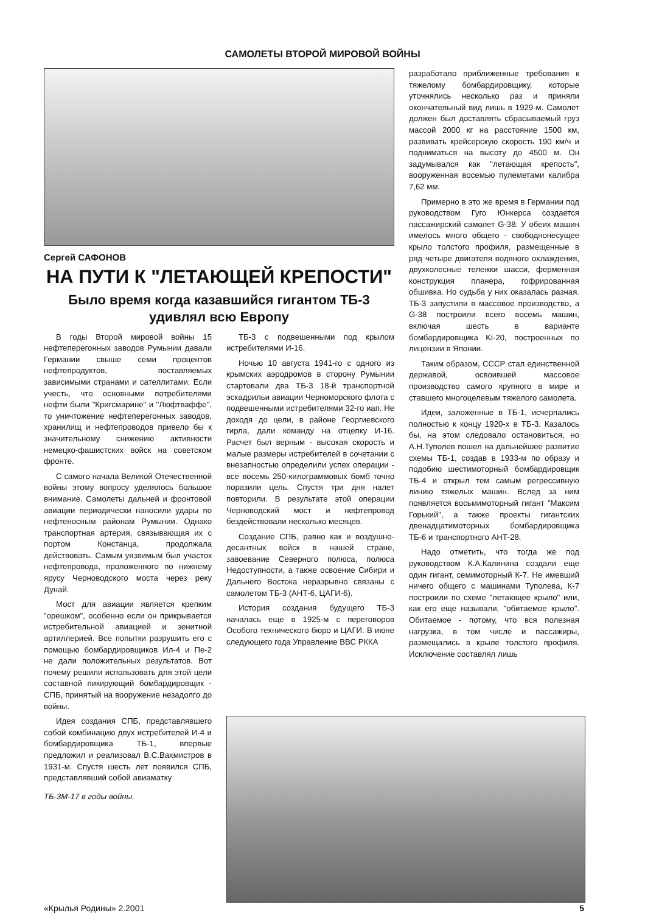САМОЛЕТЫ ВТОРОЙ МИРОВОЙ ВОЙНЫ
Сергей САФОНОВ
НА ПУТИ К "ЛЕТАЮЩЕЙ КРЕПОСТИ"
Было время когда казавшийся гигантом ТБ-3 удивлял всю Европу
В годы Второй мировой войны 15 нефтеперегонных заводов Румынии давали Германии свыше семи процентов нефтепродуктов, поставляемых зависимыми странами и сателлитами. Если учесть, что основными потребителями нефти были "Кригсмарине" и "Люфтваффе", то уничтожение нефтеперегонных заводов, хранилищ и нефтепроводов привело бы к значительному снижению активности немецко-фашистских войск на советском фронте.
С самого начала Великой Отечественной войны этому вопросу уделялось большое внимание. Самолеты дальней и фронтовой авиации периодически наносили удары по нефтеносным районам Румынии. Однако транспортная артерия, связывающая их с портом Констанца, продолжала действовать. Самым уязвимым был участок нефтепровода, проложенного по нижнему ярусу Черноводского моста через реку Дунай.
Мост для авиации является крепким "орешком", особенно если он прикрывается истребительной авиацией и зенитной артиллерией. Все попытки разрушить его с помощью бомбардировщиков Ил-4 и Пе-2 не дали положительных результатов. Вот почему решили использовать для этой цели составной пикирующий бомбардировщик - СПБ, принятый на вооружение незадолго до войны.
ТБ-3 с подвешенными под крылом истребителями И-16.
Ночью 10 августа 1941-го с одного из крымских аэродромов в сторону Румынии стартовали два ТБ-3 18-й транспортной эскадрильи авиации Черноморского флота с подвешенными истребителями 32-го иап. Не доходя до цели, в районе Георгиевского гирла, дали команду на отцепку И-16. Расчет был верным - высокая скорость и малые размеры истребителей в сочетании с внезапностью определили успех операции - все восемь 250-килограммовых бомб точно поразили цель. Спустя три дня налет повторили. В результате этой операции Черноводский мост и нефтепровод бездействовали несколько месяцев.
Создание СПБ, равно как и воздушно-десантных войск в нашей стране, завоевание Северного полюса, полюса Недоступности, а также освоение Сибири и Дальнего Востока неразрывно связаны с самолетом ТБ-3 (АНТ-6, ЦАГИ-6).
История создания будущего ТБ-3 началась еще в 1925-м с переговоров Особого технического бюро и ЦАГИ. В июне следующего года Управление ВВС РККА
разработало приближенные требования к тяжелому бомбардировщику, которые уточнялись несколько раз и приняли окончательный вид лишь в 1929-м. Самолет должен был доставлять сбрасываемый груз массой 2000 кг на расстояние 1500 км, развивать крейсерскую скорость 190 км/ч и подниматься на высоту до 4500 м. Он задумывался как "летающая крепость", вооруженная восемью пулеметами калибра 7,62 мм.
Примерно в это же время в Германии под руководством Гуго Юнкерса создается пассажирский самолет G-38. У обеих машин имелось много общего - свободнонесущее крыло толстого профиля, размещенные в ряд четыре двигателя водяного охлаждения, двухколесные тележки шасси, ферменная конструкция планера, гофрированная обшивка. Но судьба у них оказалась разная. ТБ-3 запустили в массовое производство, а G-38 построили всего восемь машин, включая шесть в варианте бомбардировщика Ki-20, построенных по лицензии в Японии.
Таким образом, СССР стал единственной державой, освоившей массовое производство самого крупного в мире и ставшего многоцелевым тяжелого самолета.
Идеи, заложенные в ТБ-1, исчерпались полностью к концу 1920-х в ТБ-3. Казалось бы, на этом следовало остановиться, но А.Н.Туполев пошел на дальнейшее развитие схемы ТБ-1, создав в 1933-м по образу и подобию шестимоторный бомбардировщик ТБ-4 и открыл тем самым регрессивную линию тяжелых машин. Вслед за ним появляется восьмимоторный гигант "Максим Горький", а также проекты гигантских двенадцатимоторных бомбардировщика ТБ-6 и транспортного АНТ-28.
Надо отметить, что тогда же под руководством К.А.Калинина создали еще один гигант, семимоторный К-7. Не имевший ничего общего с машинами Туполева, К-7 построили по схеме "летающее крыло" или, как его еще называли, "обитаемое крыло". Обитаемое - потому, что вся полезная нагрузка, в том числе и пассажиры, размещались в крыле толстого профиля. Исключение составлял лишь
Идея создания СПБ, представлявшего собой комбинацию двух истребителей И-4 и бомбардировщика ТБ-1, впервые предложил и реализовал В.С.Вахмистров в 1931-м. Спустя шесть лет появился СПБ, представлявший собой авиаматку
ТБ-3М-17 в годы войны.
«Крылья Родины» 2.2001 5